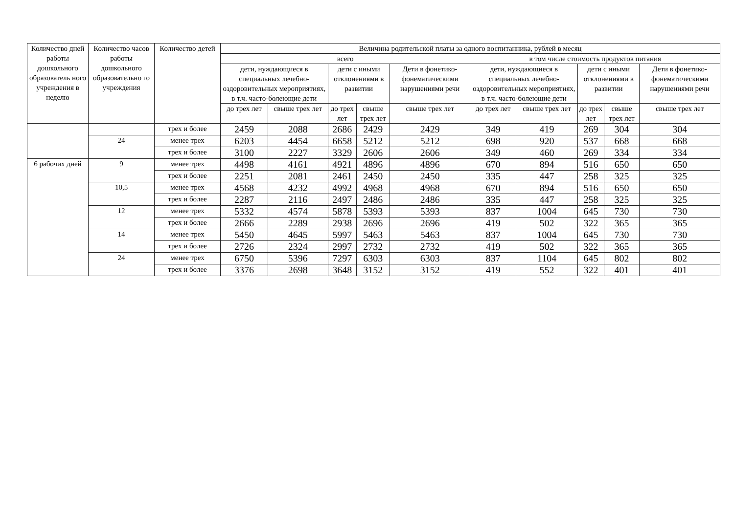| Количество дней работы дошкольного образователь ного учреждения в неделю | Количество часов работы дошкольного образовательно го учреждения | Количество детей | Величина родительской платы за одного воспитанника, рублей в месяц | | | | | | | | | |
| --- | --- | --- | --- | --- | --- | --- | --- | --- | --- | --- | --- | --- |
| | | | всего | | | | | в том числе стоимость продуктов питания | | | | |
| | | | дети, нуждающиеся в специальных лечебно-оздоровительных мероприятиях, в т.ч. часто-болеющие дети | | дети с иными отклонениями в развитии | | Дети в фонетико-фонематическими нарушениями речи | дети, нуждающиеся в специальных лечебно-оздоровительных мероприятиях, в т.ч. часто-болеющие дети | | дети с иными отклонениями в развитии | | Дети в фонетико-фонематическими нарушениями речи |
| | | | до трех лет | свыше трех лет | до трех лет | свыше трех лет | свыше трех лет | до трех лет | свыше трех лет | до трех лет | свыше трех лет | свыше трех лет |
| | | трех и более | 2459 | 2088 | 2686 | 2429 | 2429 | 349 | 419 | 269 | 304 | 304 |
| | 24 | менее трех | 6203 | 4454 | 6658 | 5212 | 5212 | 698 | 920 | 537 | 668 | 668 |
| | | трех и более | 3100 | 2227 | 3329 | 2606 | 2606 | 349 | 460 | 269 | 334 | 334 |
| 6 рабочих дней | 9 | менее трех | 4498 | 4161 | 4921 | 4896 | 4896 | 670 | 894 | 516 | 650 | 650 |
| | | трех и более | 2251 | 2081 | 2461 | 2450 | 2450 | 335 | 447 | 258 | 325 | 325 |
| | 10,5 | менее трех | 4568 | 4232 | 4992 | 4968 | 4968 | 670 | 894 | 516 | 650 | 650 |
| | | трех и более | 2287 | 2116 | 2497 | 2486 | 2486 | 335 | 447 | 258 | 325 | 325 |
| | 12 | менее трех | 5332 | 4574 | 5878 | 5393 | 5393 | 837 | 1004 | 645 | 730 | 730 |
| | | трех и более | 2666 | 2289 | 2938 | 2696 | 2696 | 419 | 502 | 322 | 365 | 365 |
| | 14 | менее трех | 5450 | 4645 | 5997 | 5463 | 5463 | 837 | 1004 | 645 | 730 | 730 |
| | | трех и более | 2726 | 2324 | 2997 | 2732 | 2732 | 419 | 502 | 322 | 365 | 365 |
| | 24 | менее трех | 6750 | 5396 | 7297 | 6303 | 6303 | 837 | 1104 | 645 | 802 | 802 |
| | | трех и более | 3376 | 2698 | 3648 | 3152 | 3152 | 419 | 552 | 322 | 401 | 401 |